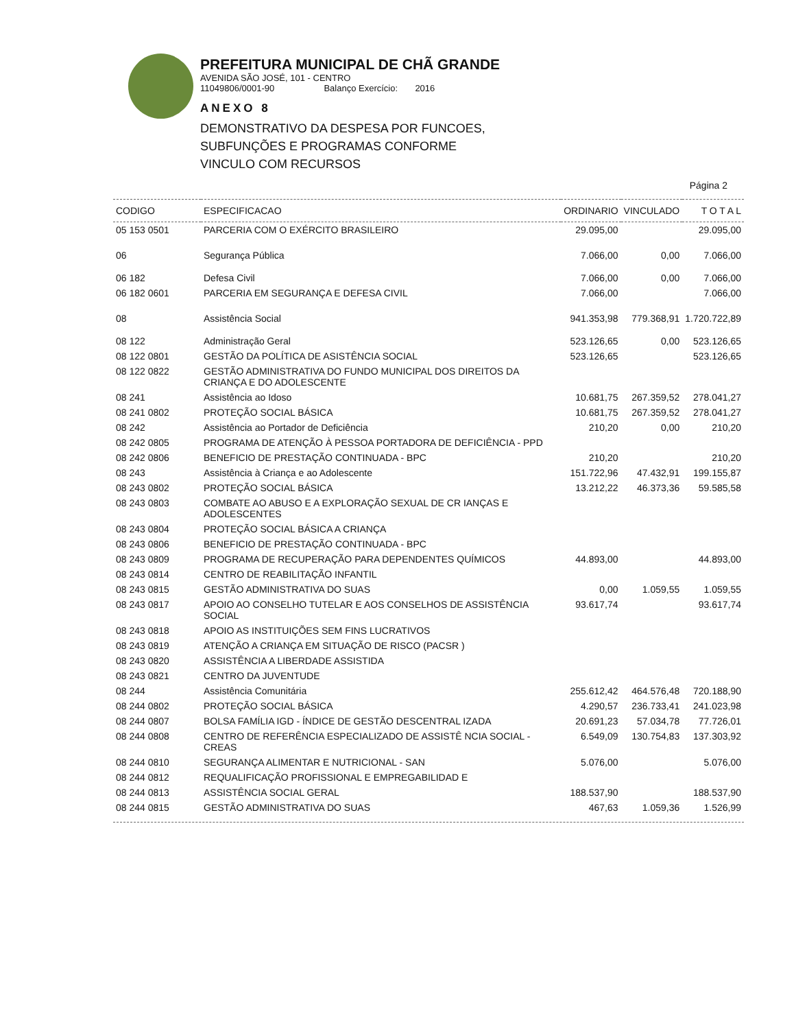PREFEITURA MUNICIPAL DE CHÃ GRANDE
AVENIDA SÃO JOSÉ, 101 - CENTRO
11049806/0001-90 Balanço Exercício: 2016
ANEXO 8
DEMONSTRATIVO DA DESPESA POR FUNCOES,
SUBFUNÇÕES E PROGRAMAS CONFORME
VINCULO COM RECURSOS
Página 2
| CODIGO | ESPECIFICACAO | ORDINARIO | VINCULADO | T O T A L |
| --- | --- | --- | --- | --- |
| 05 153 0501 | PARCERIA COM O EXÉRCITO BRASILEIRO | 29.095,00 | | 29.095,00 |
| 06 | Segurança Pública | 7.066,00 | 0,00 | 7.066,00 |
| 06 182 | Defesa Civil | 7.066,00 | 0,00 | 7.066,00 |
| 06 182 0601 | PARCERIA EM SEGURANÇA E DEFESA CIVIL | 7.066,00 | | 7.066,00 |
| 08 | Assistência Social | 941.353,98 | 779.368,91 | 1.720.722,89 |
| 08 122 | Administração Geral | 523.126,65 | 0,00 | 523.126,65 |
| 08 122 0801 | GESTÃO DA POLÍTICA DE ASISTÊNCIA SOCIAL | 523.126,65 | | 523.126,65 |
| 08 122 0822 | GESTÃO ADMINISTRATIVA DO FUNDO MUNICIPAL DOS DIREITOS DA CRIANÇA E DO ADOLESCENTE | | | |
| 08 241 | Assistência ao Idoso | 10.681,75 | 267.359,52 | 278.041,27 |
| 08 241 0802 | PROTEÇÃO SOCIAL BÁSICA | 10.681,75 | 267.359,52 | 278.041,27 |
| 08 242 | Assistência ao Portador de Deficiência | 210,20 | 0,00 | 210,20 |
| 08 242 0805 | PROGRAMA DE ATENÇÃO À PESSOA PORTADORA DE DEFICIÊNCIA - PPD | | | |
| 08 242 0806 | BENEFICIO DE PRESTAÇÃO CONTINUADA - BPC | 210,20 | | 210,20 |
| 08 243 | Assistência à Criança e ao Adolescente | 151.722,96 | 47.432,91 | 199.155,87 |
| 08 243 0802 | PROTEÇÃO SOCIAL BÁSICA | 13.212,22 | 46.373,36 | 59.585,58 |
| 08 243 0803 | COMBATE AO ABUSO E A EXPLORAÇÃO SEXUAL DE CR IANÇAS E ADOLESCENTES | | | |
| 08 243 0804 | PROTEÇÃO SOCIAL BÁSICA A CRIANÇA | | | |
| 08 243 0806 | BENEFICIO DE PRESTAÇÃO CONTINUADA - BPC | | | |
| 08 243 0809 | PROGRAMA DE RECUPERAÇÃO PARA DEPENDENTES QUÍMICOS | 44.893,00 | | 44.893,00 |
| 08 243 0814 | CENTRO DE REABILITAÇÃO INFANTIL | | | |
| 08 243 0815 | GESTÃO ADMINISTRATIVA DO SUAS | 0,00 | 1.059,55 | 1.059,55 |
| 08 243 0817 | APOIO AO CONSELHO TUTELAR E AOS CONSELHOS DE ASSISTÊNCIA SOCIAL | 93.617,74 | | 93.617,74 |
| 08 243 0818 | APOIO AS INSTITUIÇÕES SEM FINS LUCRATIVOS | | | |
| 08 243 0819 | ATENÇÃO A CRIANÇA EM SITUAÇÃO DE RISCO (PACSR ) | | | |
| 08 243 0820 | ASSISTÊNCIA A LIBERDADE ASSISTIDA | | | |
| 08 243 0821 | CENTRO DA JUVENTUDE | | | |
| 08 244 | Assistência Comunitária | 255.612,42 | 464.576,48 | 720.188,90 |
| 08 244 0802 | PROTEÇÃO SOCIAL BÁSICA | 4.290,57 | 236.733,41 | 241.023,98 |
| 08 244 0807 | BOLSA FAMÍLIA IGD - ÍNDICE DE GESTÃO DESCENTRAL IZADA | 20.691,23 | 57.034,78 | 77.726,01 |
| 08 244 0808 | CENTRO DE REFERÊNCIA ESPECIALIZADO DE ASSISTÊ NCIA SOCIAL - CREAS | 6.549,09 | 130.754,83 | 137.303,92 |
| 08 244 0810 | SEGURANÇA ALIMENTAR E NUTRICIONAL - SAN | 5.076,00 | | 5.076,00 |
| 08 244 0812 | REQUALIFICAÇÃO PROFISSIONAL E EMPREGABILIDAD E | | | |
| 08 244 0813 | ASSISTÊNCIA SOCIAL GERAL | 188.537,90 | | 188.537,90 |
| 08 244 0815 | GESTÃO ADMINISTRATIVA DO SUAS | 467,63 | 1.059,36 | 1.526,99 |